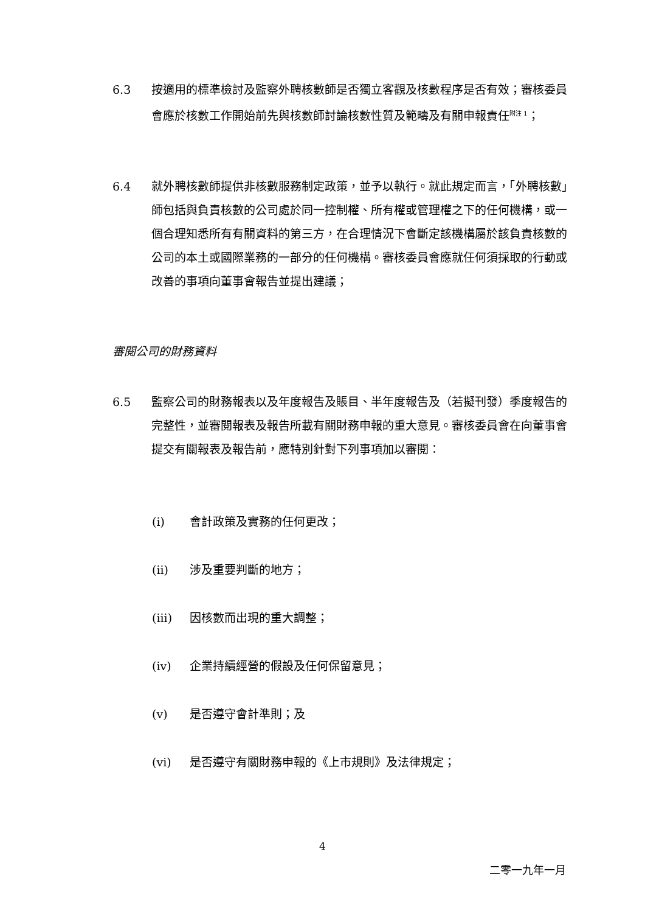6.3 按適用的標準檢討及監察外聘核數師是否獨立客觀及核數程序是否有效；審核委員會應於核數工作開始前先與核數師討論核數性質及範疇及有關申報責任<sup>附注 1</sup>；
6.4 就外聘核數師提供非核數服務制定政策，並予以執行。就此規定而言，「外聘核數」師包括與負責核數的公司處於同一控制權、所有權或管理權之下的任何機構，或一個合理知悉所有有關資料的第三方，在合理情況下會斷定該機構屬於該負責核數的公司的本土或國際業務的一部分的任何機構。審核委員會應就任何須採取的行動或改善的事項向董事會報告並提出建議；
審閱公司的財務資料
6.5 監察公司的財務報表以及年度報告及賬目、半年度報告及（若擬刊發）季度報告的完整性，並審閱報表及報告所載有關財務申報的重大意見。審核委員會在向董事會提交有關報表及報告前，應特別針對下列事項加以審閱：
(i) 會計政策及實務的任何更改；
(ii) 涉及重要判斷的地方；
(iii) 因核數而出現的重大調整；
(iv) 企業持續經營的假設及任何保留意見；
(v) 是否遵守會計準則；及
(vi) 是否遵守有關財務申報的《上市規則》及法律規定；
4
二零一九年一月